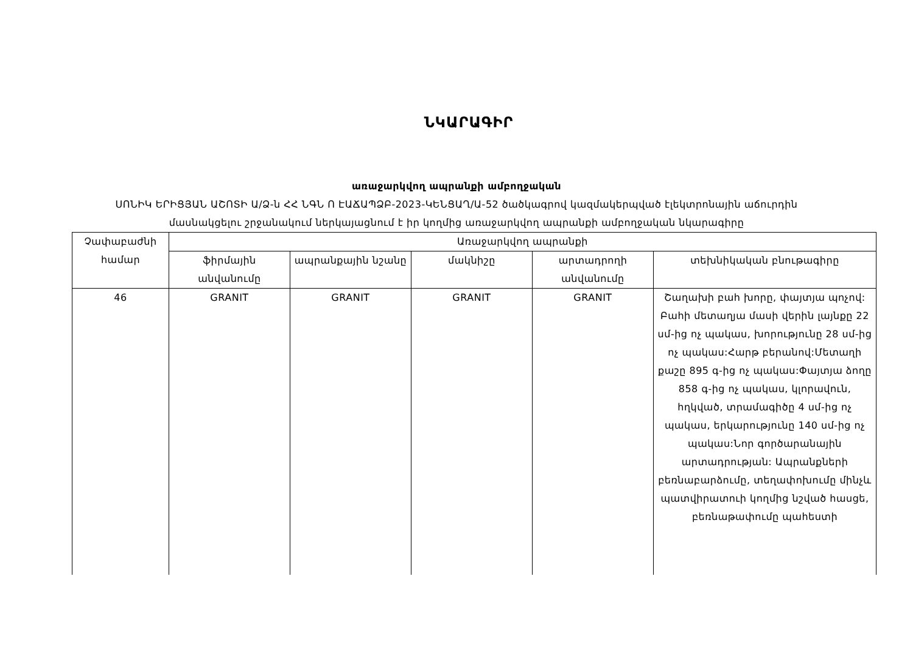ՆԿԱՐԱԳԻՐ
առաջարկվող ապրանքի ամբողջական
ՍՈՆԻԿ ԵՐԻՑՅԱՆ ԱՇՈՏԻ Ա/Ձ-ն ՀՀ ՆԳՆ Ո ԷԱՃԱՊՁԲ-2023-ԿԵՆՑԱՂ/Ա-52 ծածկագրով կազմակերպված էլեկտրոնային աճուրդին
մասնակցելու շրջանակում ներկայացնում է իր կողմից առաջարկվող ապրանքի ամբողջական նկարագիրը
| Չափաբաժնի համար | Առաջարկվող ապրանքի | | | | |
| --- | --- | --- | --- | --- | --- |
| | ֆիրմային անվանումը | ապրանքային նշանը | մակնիշը | արտադրողի անվանումը | տեխնիկական բնութագիրը |
| 46 | GRANIT | GRANIT | GRANIT | GRANIT | Շաղախի բահ խորը, փայտյա պոչով: Բահի մետաղյա մասի վերին լայնքը 22 սմ-ից ոչ պակաս, խորությունը 28 սմ-ից ոչ պակաս:Հարթ բերանով:Մետաղի քաշը 895 գ-ից ոչ պակաս:Փայտյա ձողը 858 գ-ից ոչ պակաս, կլորավուն, հղկված, տրամագիծը 4 սմ-ից ոչ պակաս, երկարությունը 140 սմ-ից ոչ պակաս:Նոր գործարանային արտադրության: Ապրանքների բեռնաբարձումը, տեղափոխումը մինչև պատվիրատուի կողմից նշված հասցե, բեռնաթափումը պահեստի |